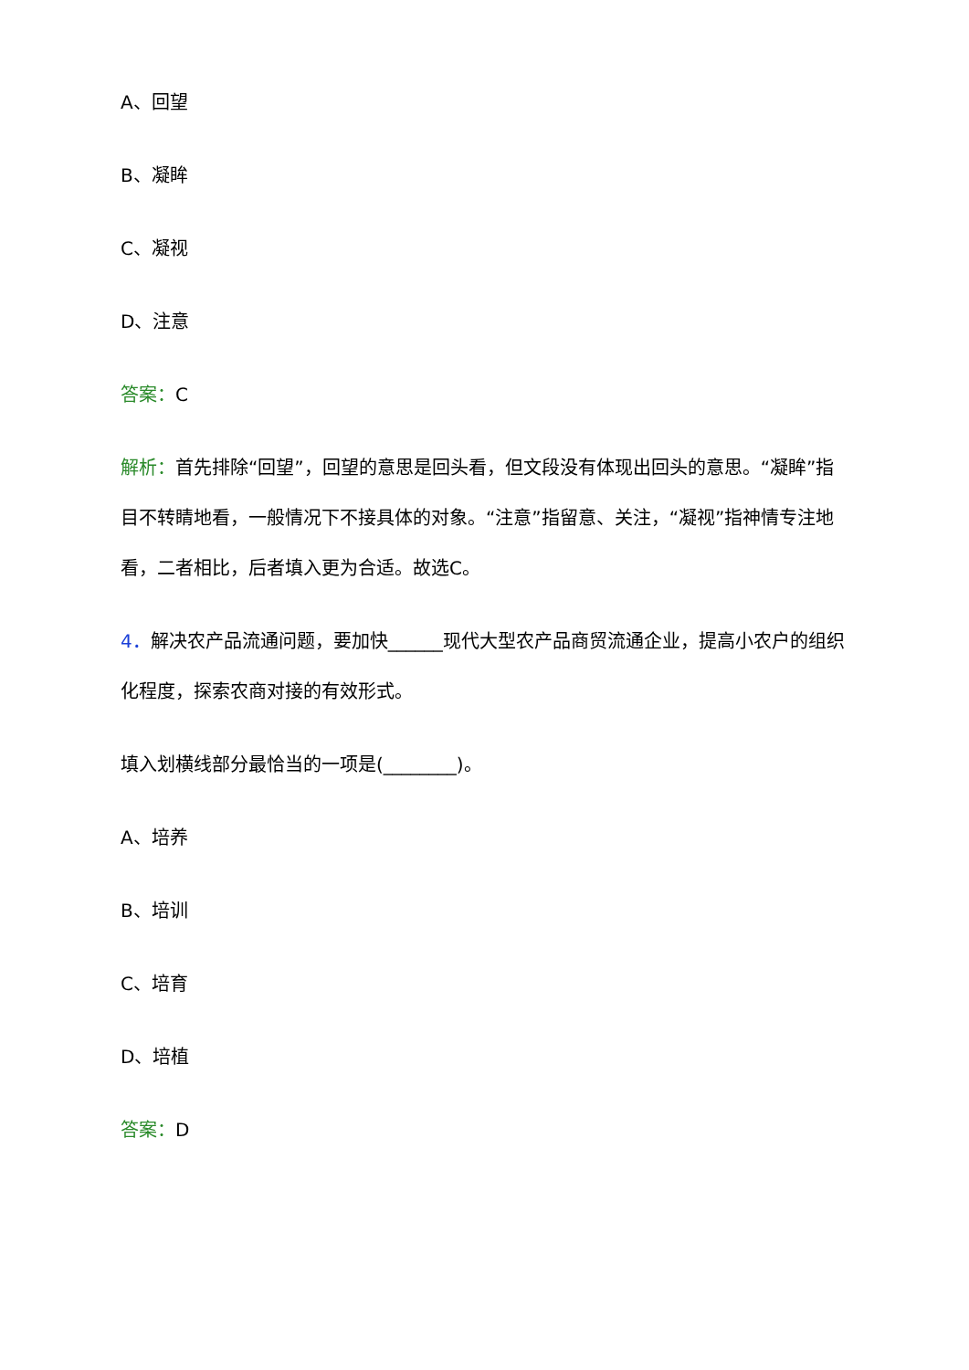A、回望
B、凝眸
C、凝视
D、注意
答案：C
解析：首先排除“回望”，回望的意思是回头看，但文段没有体现出回头的意思。“凝眸”指目不转睛地看，一般情况下不接具体的对象。“注意”指留意、关注，“凝视”指神情专注地看，二者相比，后者填入更为合适。故选C。
4．解决农产品流通问题，要加快______现代大型农产品商贸流通企业，提高小农户的组织化程度，探索农商对接的有效形式。
填入划横线部分最恰当的一项是(________)。
A、培养
B、培训
C、培育
D、培植
答案：D